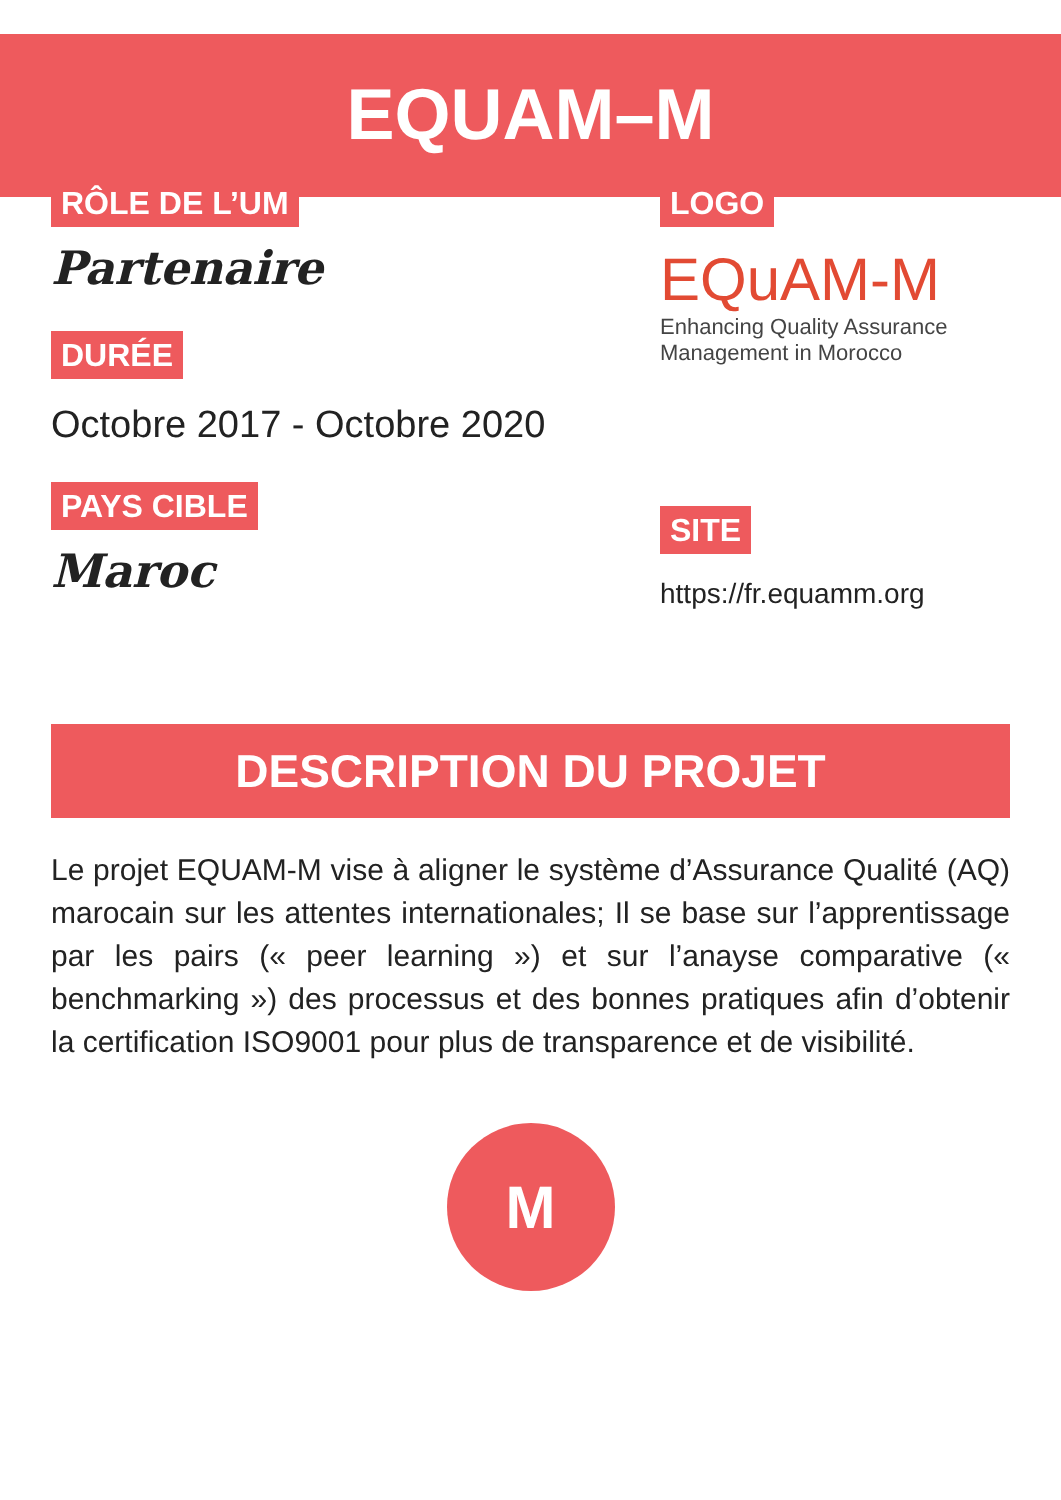EQUAM–M
RÔLE DE L’UM
Partenaire
DURÉE
Octobre 2017 - Octobre 2020
PAYS CIBLE
Maroc
LOGO
EQuAM-M
Enhancing Quality Assurance
Management in Morocco
SITE
https://fr.equamm.org
DESCRIPTION DU PROJET
Le projet EQUAM-M vise à aligner le système d’Assurance Qualité (AQ) marocain sur les attentes internationales; Il se base sur l’apprentissage par les pairs (« peer learning ») et sur l’anayse comparative (« benchmarking ») des processus et des bonnes pratiques afin d’obtenir la certification ISO9001 pour plus de transparence et de visibilité.
M